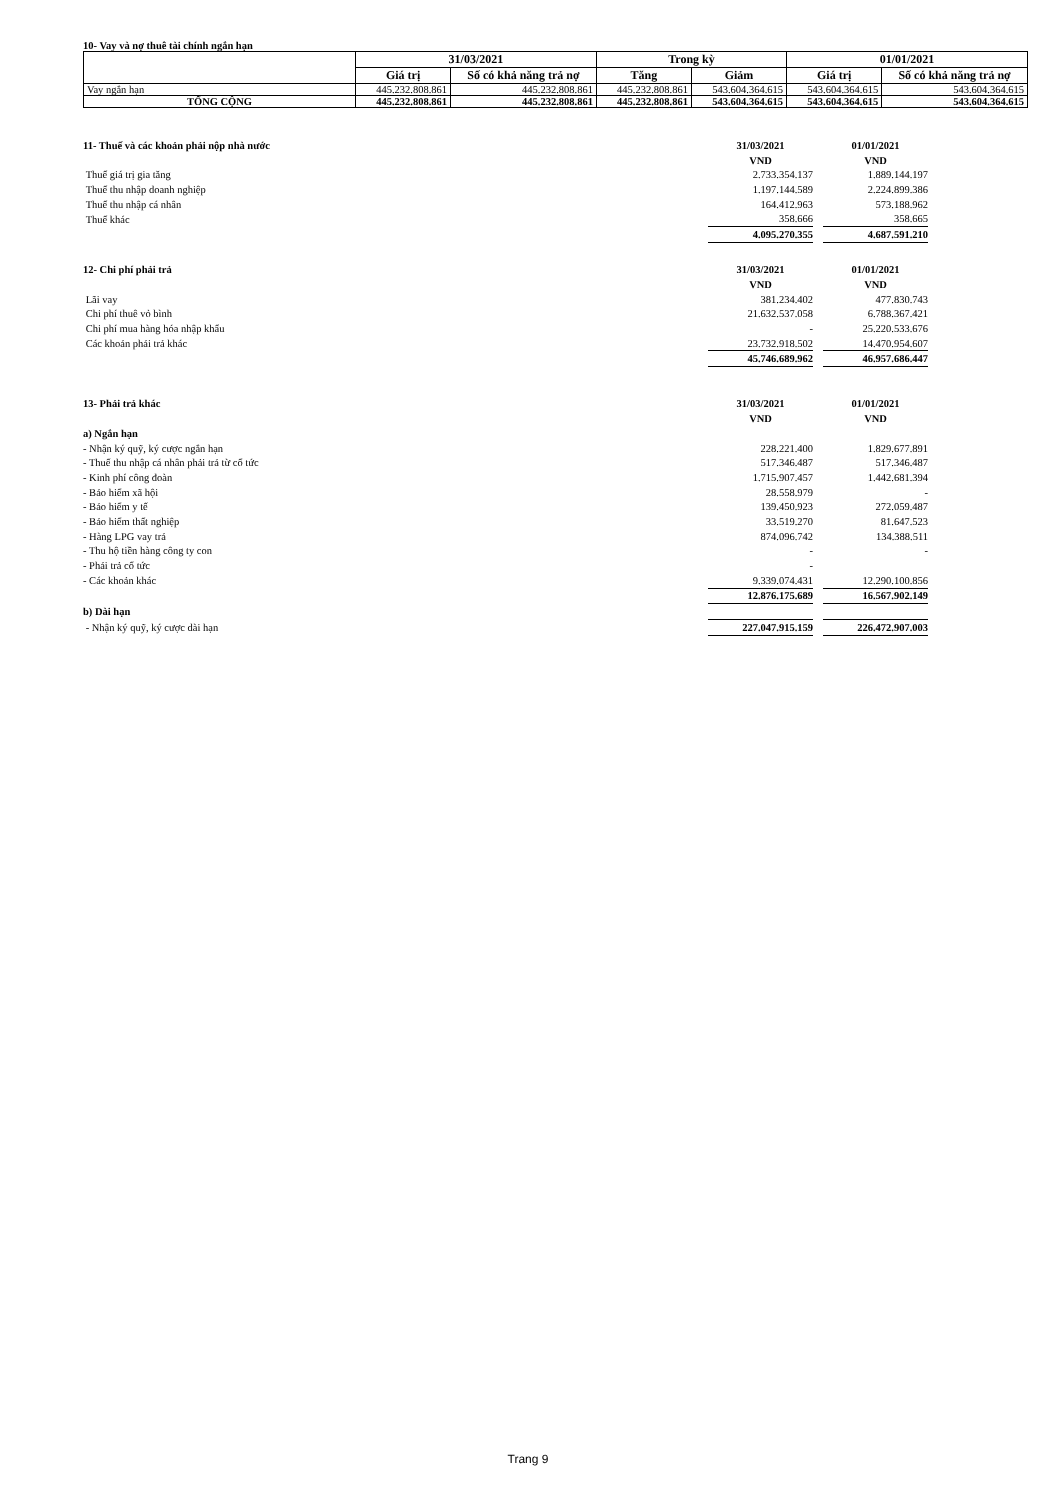10- Vay và nợ thuê tài chính ngắn hạn
| | 31/03/2021 | | Trong kỳ | | 01/01/2021 | |
| --- | --- | --- | --- | --- | --- | --- |
| | Giá trị | Số có khả năng trả nợ | Tăng | Giảm | Giá trị | Số có khả năng trả nợ |
| Vay ngắn hạn | 445.232.808.861 | 445.232.808.861 | 445.232.808.861 | 543.604.364.615 | 543.604.364.615 | 543.604.364.615 |
| TỔNG CỘNG | 445.232.808.861 | 445.232.808.861 | 445.232.808.861 | 543.604.364.615 | 543.604.364.615 | 543.604.364.615 |
| 11- Thuế và các khoản phải nộp nhà nước | 31/03/2021 | | 01/01/2021 |
| | VND | | VND |
| Thuế giá trị gia tăng | 2.733.354.137 | | 1.889.144.197 |
| Thuế thu nhập doanh nghiệp | 1.197.144.589 | | 2.224.899.386 |
| Thuế thu nhập cá nhân | 164.412.963 | | 573.188.962 |
| Thuế khác | 358.666 | | 358.665 |
| | 4.095.270.355 | | 4.687.591.210 |
| 12- Chi phí phải trả | 31/03/2021 | | 01/01/2021 |
| | VND | | VND |
| Lãi vay | 381.234.402 | | 477.830.743 |
| Chi phí thuê vỏ bình | 21.632.537.058 | | 6.788.367.421 |
| Chi phí mua hàng hóa nhập khẩu | - | | 25.220.533.676 |
| Các khoản phải trả khác | 23.732.918.502 | | 14.470.954.607 |
| | 45.746.689.962 | | 46.957.686.447 |
| 13- Phải trả khác | 31/03/2021 | | 01/01/2021 |
| | VND | | VND |
| a) Ngắn hạn | | | |
| - Nhận ký quỹ, ký cược ngắn hạn | 228.221.400 | | 1.829.677.891 |
| - Thuế thu nhập cá nhân phải trả từ cổ tức | 517.346.487 | | 517.346.487 |
| - Kinh phí công đoàn | 1.715.907.457 | | 1.442.681.394 |
| - Bảo hiểm xã hội | 28.558.979 | | - |
| - Bảo hiểm y tế | 139.450.923 | | 272.059.487 |
| - Bảo hiểm thất nghiệp | 33.519.270 | | 81.647.523 |
| - Hàng LPG vay trả | 874.096.742 | | 134.388.511 |
| - Thu hộ tiền hàng công ty con | - | | - |
| - Phải trả cổ tức | - | | |
| - Các khoản khác | 9.339.074.431 | | 12.290.100.856 |
| | 12.876.175.689 | | 16.567.902.149 |
| b) Dài hạn | | | |
| - Nhận ký quỹ, ký cược dài hạn | 227.047.915.159 | | 226.472.907.003 |
Trang 9